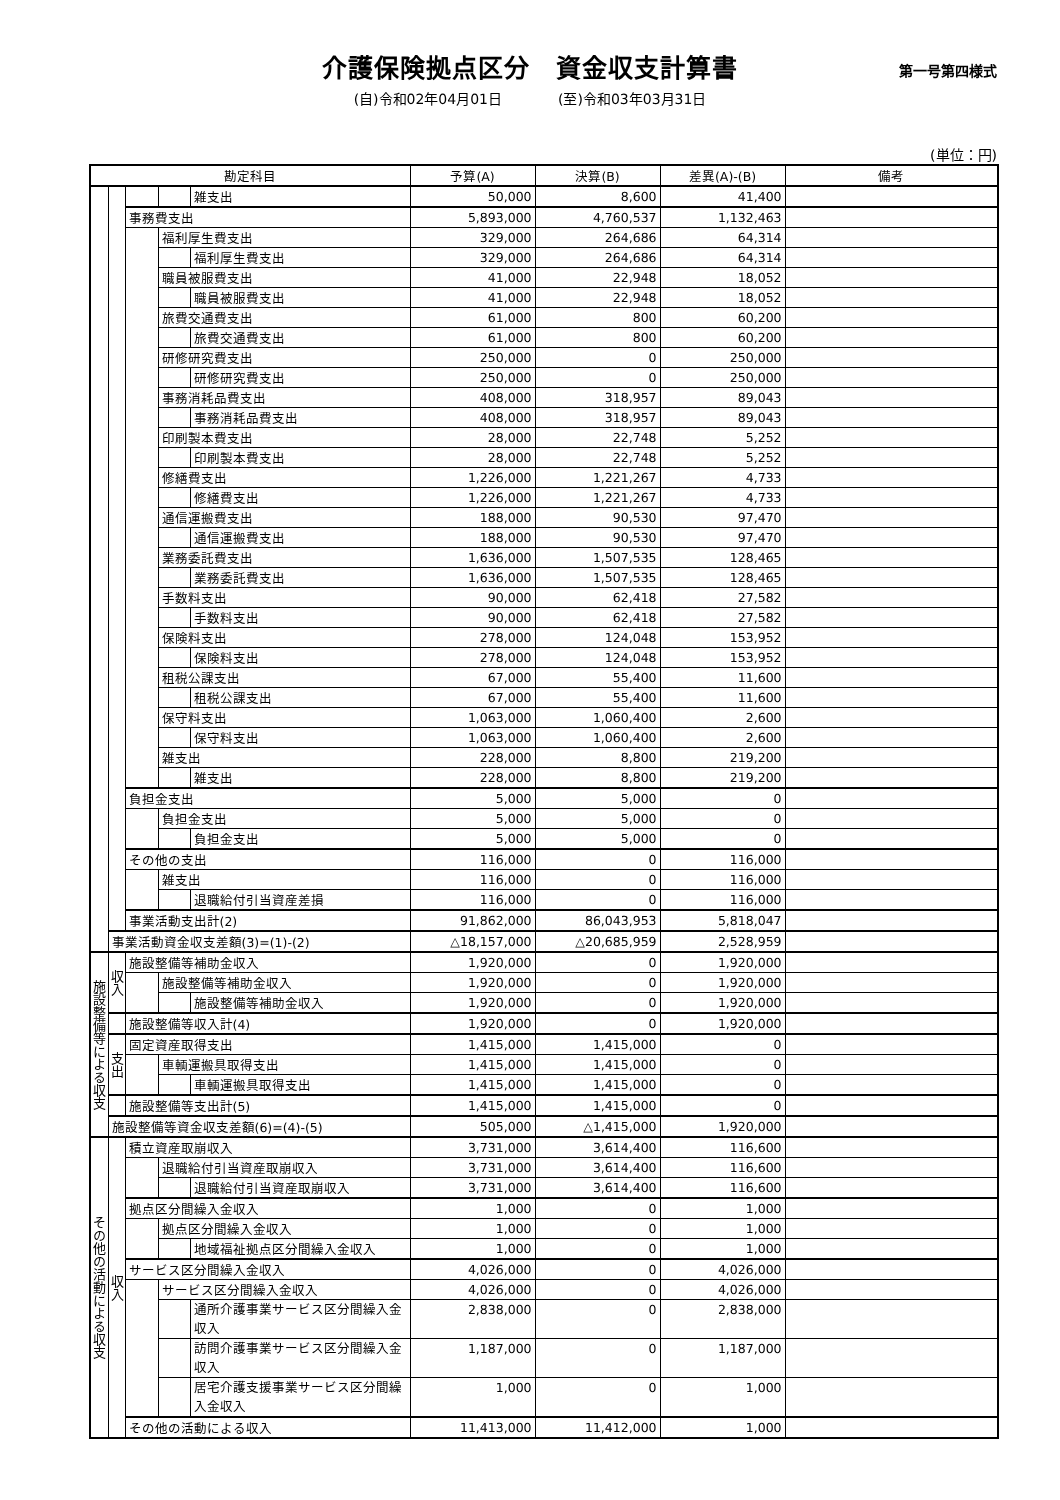介護保険拠点区分　資金収支計算書
第一号第四様式
(自)令和02年04月01日　　　　(至)令和03年03月31日
(単位：円)
| 勘定科目 | | | | | 予算(A) | 決算(B) | 差異(A)-(B) | 備考 |
| --- | --- | --- | --- | --- | --- | --- | --- | --- |
| | | | | 雑支出 | 50,000 | 8,600 | 41,400 | |
| | | 事務費支出 | | | 5,893,000 | 4,760,537 | 1,132,463 | |
| | | | 福利厚生費支出 | | 329,000 | 264,686 | 64,314 | |
| | | | | 福利厚生費支出 | 329,000 | 264,686 | 64,314 | |
| | | | 職員被服費支出 | | 41,000 | 22,948 | 18,052 | |
| | | | | 職員被服費支出 | 41,000 | 22,948 | 18,052 | |
| | | | 旅費交通費支出 | | 61,000 | 800 | 60,200 | |
| | | | | 旅費交通費支出 | 61,000 | 800 | 60,200 | |
| | | | 研修研究費支出 | | 250,000 | 0 | 250,000 | |
| | | | | 研修研究費支出 | 250,000 | 0 | 250,000 | |
| | | | 事務消耗品費支出 | | 408,000 | 318,957 | 89,043 | |
| | | | | 事務消耗品費支出 | 408,000 | 318,957 | 89,043 | |
| | | | 印刷製本費支出 | | 28,000 | 22,748 | 5,252 | |
| | | | | 印刷製本費支出 | 28,000 | 22,748 | 5,252 | |
| | | | 修繕費支出 | | 1,226,000 | 1,221,267 | 4,733 | |
| | | | | 修繕費支出 | 1,226,000 | 1,221,267 | 4,733 | |
| | | | 通信運搬費支出 | | 188,000 | 90,530 | 97,470 | |
| | | | | 通信運搬費支出 | 188,000 | 90,530 | 97,470 | |
| | | | 業務委託費支出 | | 1,636,000 | 1,507,535 | 128,465 | |
| | | | | 業務委託費支出 | 1,636,000 | 1,507,535 | 128,465 | |
| | | | 手数料支出 | | 90,000 | 62,418 | 27,582 | |
| | | | | 手数料支出 | 90,000 | 62,418 | 27,582 | |
| | | | 保険料支出 | | 278,000 | 124,048 | 153,952 | |
| | | | | 保険料支出 | 278,000 | 124,048 | 153,952 | |
| | | | 租税公課支出 | | 67,000 | 55,400 | 11,600 | |
| | | | | 租税公課支出 | 67,000 | 55,400 | 11,600 | |
| | | | 保守料支出 | | 1,063,000 | 1,060,400 | 2,600 | |
| | | | | 保守料支出 | 1,063,000 | 1,060,400 | 2,600 | |
| | | | 雑支出 | | 228,000 | 8,800 | 219,200 | |
| | | | | 雑支出 | 228,000 | 8,800 | 219,200 | |
| | | 負担金支出 | | | 5,000 | 5,000 | 0 | |
| | | | 負担金支出 | | 5,000 | 5,000 | 0 | |
| | | | | 負担金支出 | 5,000 | 5,000 | 0 | |
| | | その他の支出 | | | 116,000 | 0 | 116,000 | |
| | | | 雑支出 | | 116,000 | 0 | 116,000 | |
| | | | | 退職給付引当資産差損 | 116,000 | 0 | 116,000 | |
| | | 事業活動支出計(2) | | | 91,862,000 | 86,043,953 | 5,818,047 | |
| | 事業活動資金収支差額(3)=(1)-(2) | | | | △18,157,000 | △20,685,959 | 2,528,959 | |
| 施設整備等による収支 | 収入 | 施設整備等補助金収入 | | | 1,920,000 | 0 | 1,920,000 | |
| | | | 施設整備等補助金収入 | | 1,920,000 | 0 | 1,920,000 | |
| | | | | 施設整備等補助金収入 | 1,920,000 | 0 | 1,920,000 | |
| | | 施設整備等収入計(4) | | | 1,920,000 | 0 | 1,920,000 | |
| | 支出 | 固定資産取得支出 | | | 1,415,000 | 1,415,000 | 0 | |
| | | | 車輌運搬具取得支出 | | 1,415,000 | 1,415,000 | 0 | |
| | | | | 車輌運搬具取得支出 | 1,415,000 | 1,415,000 | 0 | |
| | | 施設整備等支出計(5) | | | 1,415,000 | 1,415,000 | 0 | |
| | 施設整備等資金収支差額(6)=(4)-(5) | | | | 505,000 | △1,415,000 | 1,920,000 | |
| その他の活動による収支 | 収入 | 積立資産取崩収入 | | | 3,731,000 | 3,614,400 | 116,600 | |
| | | | 退職給付引当資産取崩収入 | | 3,731,000 | 3,614,400 | 116,600 | |
| | | | | 退職給付引当資産取崩収入 | 3,731,000 | 3,614,400 | 116,600 | |
| | | 拠点区分間繰入金収入 | | | 1,000 | 0 | 1,000 | |
| | | | 拠点区分間繰入金収入 | | 1,000 | 0 | 1,000 | |
| | | | | 地域福祉拠点区分間繰入金収入 | 1,000 | 0 | 1,000 | |
| | | サービス区分間繰入金収入 | | | 4,026,000 | 0 | 4,026,000 | |
| | | | サービス区分間繰入金収入 | | 4,026,000 | 0 | 4,026,000 | |
| | | | | 通所介護事業サービス区分間繰入金収入 | 2,838,000 | 0 | 2,838,000 | |
| | | | | 訪問介護事業サービス区分間繰入金収入 | 1,187,000 | 0 | 1,187,000 | |
| | | | | 居宅介護支援事業サービス区分間繰入金収入 | 1,000 | 0 | 1,000 | |
| | | その他の活動による収入 | | | 11,413,000 | 11,412,000 | 1,000 | |